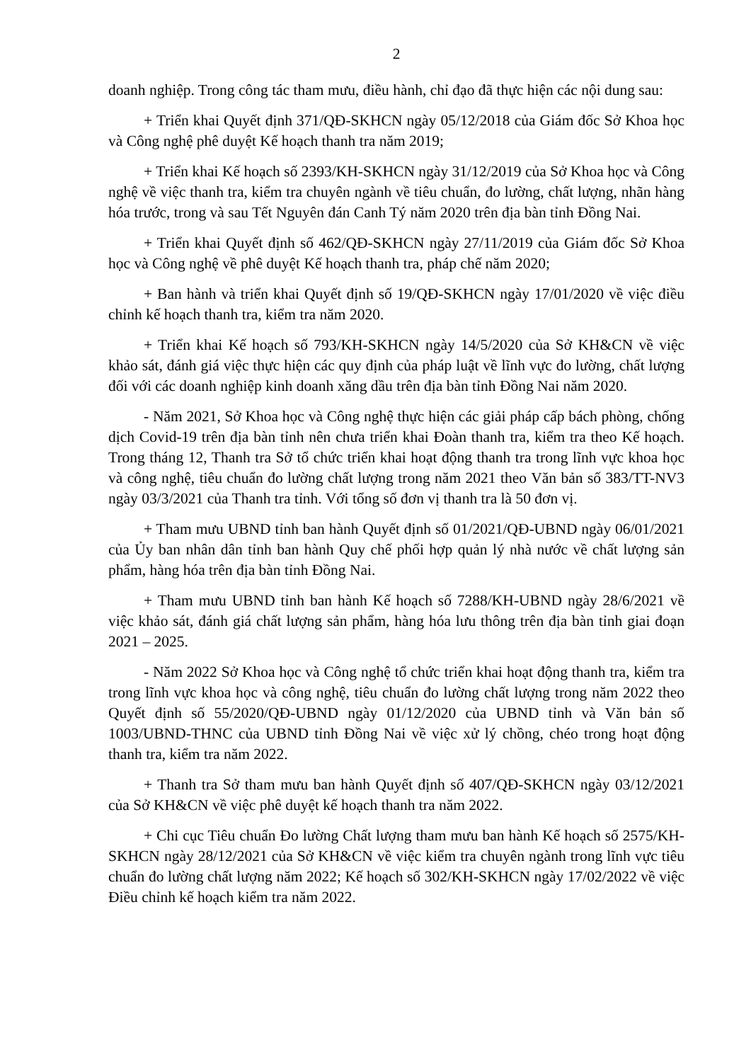2
doanh nghiệp. Trong công tác tham mưu, điều hành, chỉ đạo đã thực hiện các nội dung sau:
+ Triển khai Quyết định 371/QĐ-SKHCN ngày 05/12/2018 của Giám đốc Sở Khoa học và Công nghệ phê duyệt Kế hoạch thanh tra năm 2019;
+ Triển khai Kế hoạch số 2393/KH-SKHCN ngày 31/12/2019 của Sở Khoa học và Công nghệ về việc thanh tra, kiểm tra chuyên ngành về tiêu chuẩn, đo lường, chất lượng, nhãn hàng hóa trước, trong và sau Tết Nguyên đán Canh Tý năm 2020 trên địa bàn tỉnh Đồng Nai.
+ Triển khai Quyết định số 462/QĐ-SKHCN ngày 27/11/2019 của Giám đốc Sở Khoa học và Công nghệ về phê duyệt Kế hoạch thanh tra, pháp chế năm 2020;
+ Ban hành và triển khai Quyết định số 19/QĐ-SKHCN ngày 17/01/2020 về việc điều chỉnh kế hoạch thanh tra, kiểm tra năm 2020.
+ Triển khai Kế hoạch số 793/KH-SKHCN ngày 14/5/2020 của Sở KH&CN về việc khảo sát, đánh giá việc thực hiện các quy định của pháp luật về lĩnh vực đo lường, chất lượng đối với các doanh nghiệp kinh doanh xăng dầu trên địa bàn tỉnh Đồng Nai năm 2020.
- Năm 2021, Sở Khoa học và Công nghệ thực hiện các giải pháp cấp bách phòng, chống dịch Covid-19 trên địa bàn tỉnh nên chưa triển khai Đoàn thanh tra, kiểm tra theo Kế hoạch. Trong tháng 12, Thanh tra Sở tổ chức triển khai hoạt động thanh tra trong lĩnh vực khoa học và công nghệ, tiêu chuẩn đo lường chất lượng trong năm 2021 theo Văn bản số 383/TT-NV3 ngày 03/3/2021 của Thanh tra tỉnh. Với tổng số đơn vị thanh tra là 50 đơn vị.
+ Tham mưu UBND tỉnh ban hành Quyết định số 01/2021/QĐ-UBND ngày 06/01/2021 của Ủy ban nhân dân tỉnh ban hành Quy chế phối hợp quản lý nhà nước về chất lượng sản phẩm, hàng hóa trên địa bàn tỉnh Đồng Nai.
+ Tham mưu UBND tỉnh ban hành Kế hoạch số 7288/KH-UBND ngày 28/6/2021 về việc khảo sát, đánh giá chất lượng sản phẩm, hàng hóa lưu thông trên địa bàn tỉnh giai đoạn 2021 – 2025.
- Năm 2022 Sở Khoa học và Công nghệ tổ chức triển khai hoạt động thanh tra, kiểm tra trong lĩnh vực khoa học và công nghệ, tiêu chuẩn đo lường chất lượng trong năm 2022 theo Quyết định số 55/2020/QĐ-UBND ngày 01/12/2020 của UBND tỉnh và Văn bản số 1003/UBND-THNC của UBND tỉnh Đồng Nai về việc xử lý chồng, chéo trong hoạt động thanh tra, kiểm tra năm 2022.
+ Thanh tra Sở tham mưu ban hành Quyết định số 407/QĐ-SKHCN ngày 03/12/2021 của Sở KH&CN về việc phê duyệt kế hoạch thanh tra năm 2022.
+ Chi cục Tiêu chuẩn Đo lường Chất lượng tham mưu ban hành Kế hoạch số 2575/KH-SKHCN ngày 28/12/2021 của Sở KH&CN về việc kiểm tra chuyên ngành trong lĩnh vực tiêu chuẩn đo lường chất lượng năm 2022; Kế hoạch số 302/KH-SKHCN ngày 17/02/2022 về việc Điều chỉnh kế hoạch kiểm tra năm 2022.